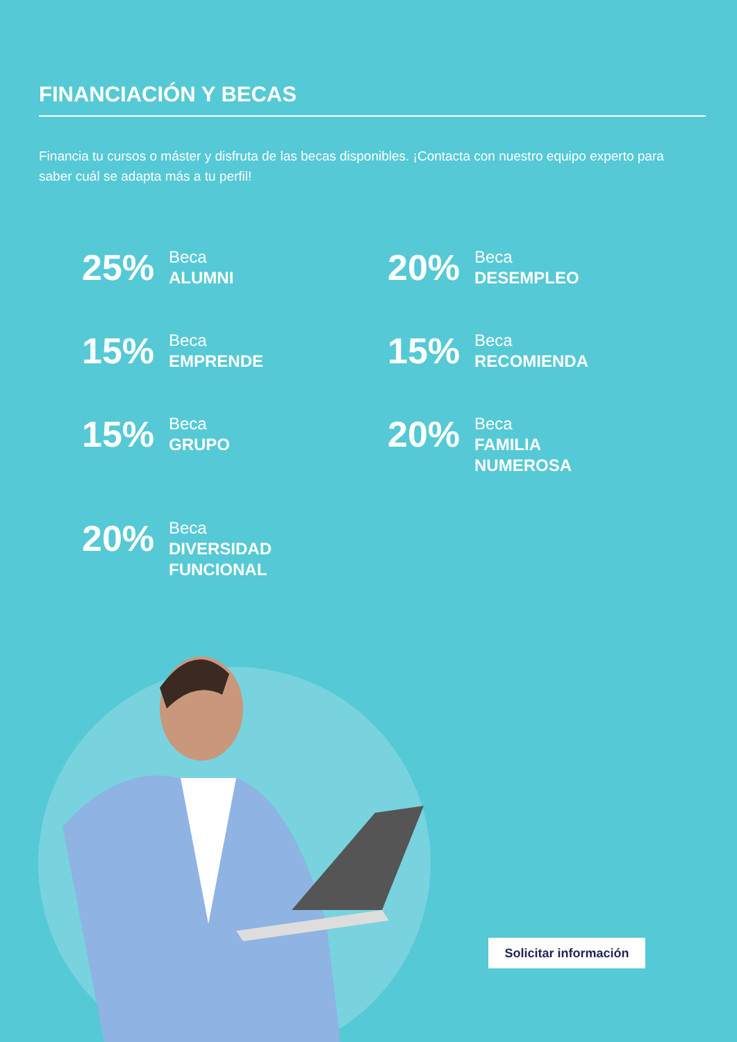FINANCIACIÓN Y BECAS
Financia tu cursos o máster y disfruta de las becas disponibles. ¡Contacta con nuestro equipo experto para saber cuál se adapta más a tu perfil!
25% Beca
ALUMNI
20% Beca
DESEMPLEO
15% Beca
EMPRENDE
15% Beca
RECOMIENDA
15% Beca
GRUPO
20% Beca
FAMILIA
NUMEROSA
20% Beca
DIVERSIDAD
FUNCIONAL
Solicitar información